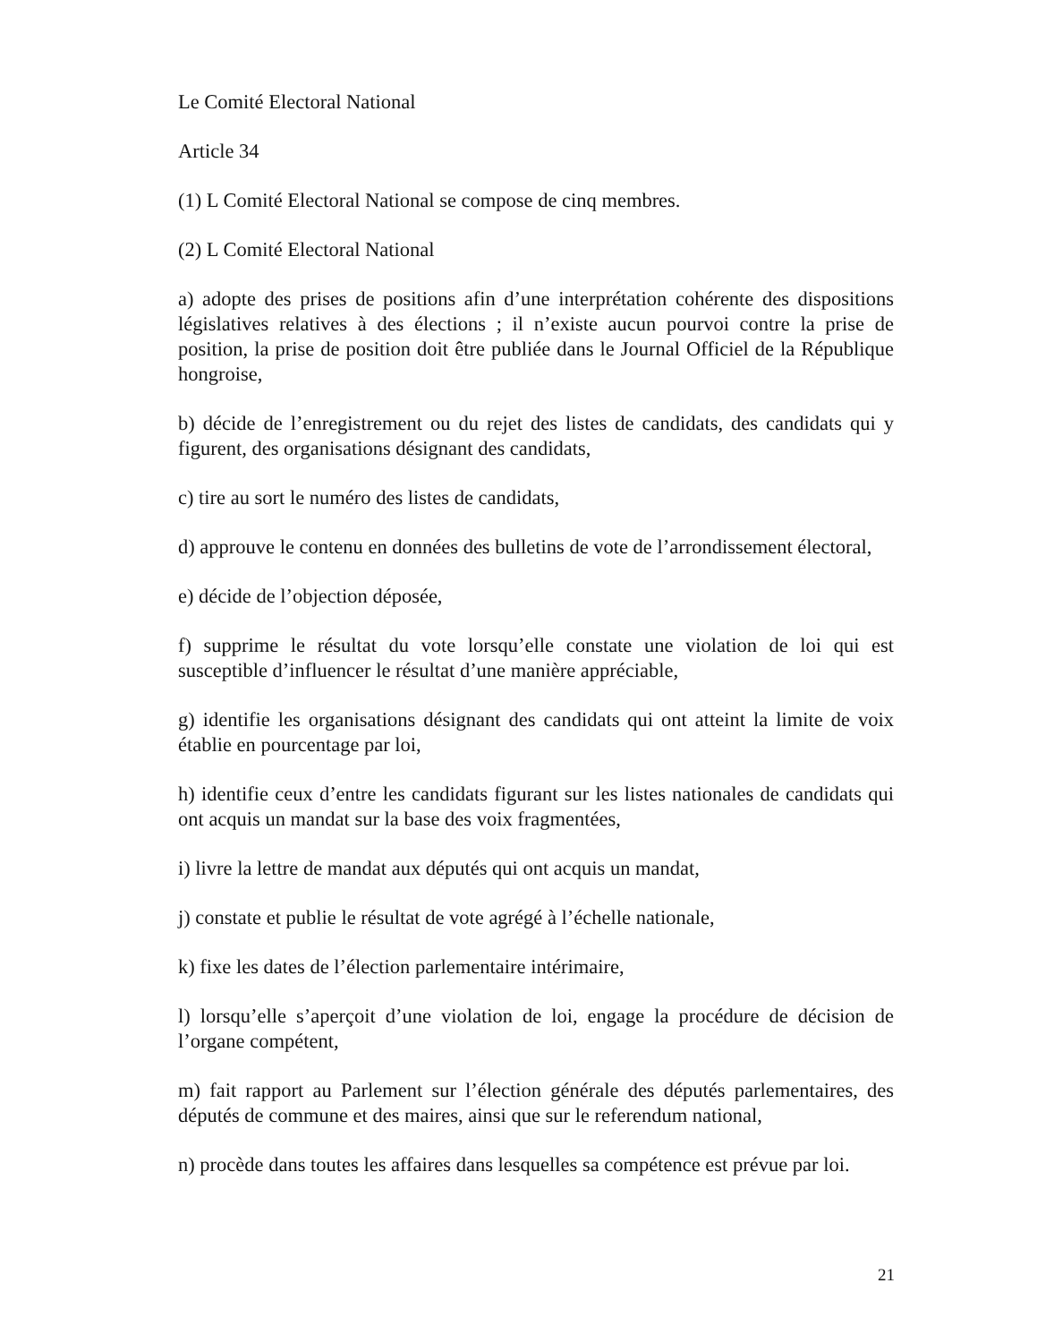Le Comité Electoral National
Article 34
(1) L Comité Electoral National se compose de cinq membres.
(2) L Comité Electoral National
a) adopte des prises de positions afin d’une interprétation cohérente des dispositions législatives relatives à des élections ; il n’existe aucun pourvoi contre la prise de position, la prise de position doit être publiée dans le Journal Officiel de la République hongroise,
b) décide de l’enregistrement ou du rejet des listes de candidats, des candidats qui y figurent, des organisations désignant des candidats,
c) tire au sort le numéro des listes de candidats,
d) approuve le contenu en données des bulletins de vote de l’arrondissement électoral,
e) décide de l’objection déposée,
f) supprime le résultat du vote lorsqu’elle constate une violation de loi qui est susceptible d’influencer le résultat d’une manière appréciable,
g) identifie les organisations désignant des candidats qui ont atteint la limite de voix établie en pourcentage par loi,
h) identifie ceux d’entre les candidats figurant sur les listes nationales de candidats qui ont acquis un mandat sur la base des voix fragmentées,
i) livre la lettre de mandat aux députés qui ont acquis un mandat,
j) constate et publie le résultat de vote agrégé à l’échelle nationale,
k) fixe les dates de l’élection parlementaire intérimaire,
l) lorsqu’elle s’aperçoit d’une violation de loi, engage la procédure de décision de l’organe compétent,
m) fait rapport au Parlement sur l’élection générale des députés parlementaires, des députés de commune et des maires, ainsi que sur le referendum national,
n) procède dans toutes les affaires dans lesquelles sa compétence est prévue par loi.
21